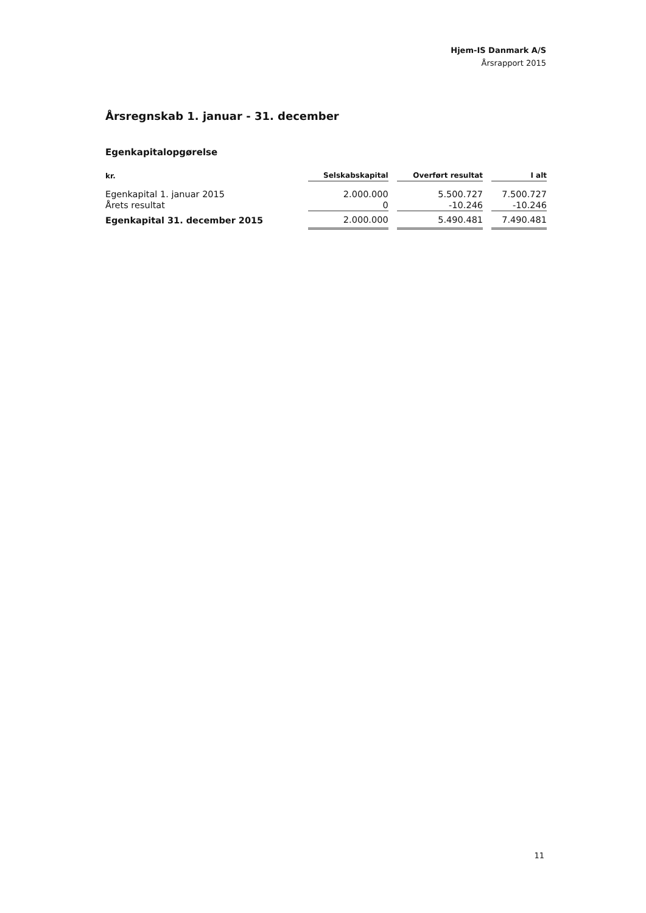Hjem-IS Danmark A/S
Årsrapport 2015
Årsregnskab 1. januar - 31. december
Egenkapitalopgørelse
| kr. | Selskabskapital | Overført resultat | I alt |
| --- | --- | --- | --- |
| Egenkapital 1. januar 2015 | 2.000.000 | 5.500.727 | 7.500.727 |
| Årets resultat | 0 | -10.246 | -10.246 |
| Egenkapital 31. december 2015 | 2.000.000 | 5.490.481 | 7.490.481 |
11